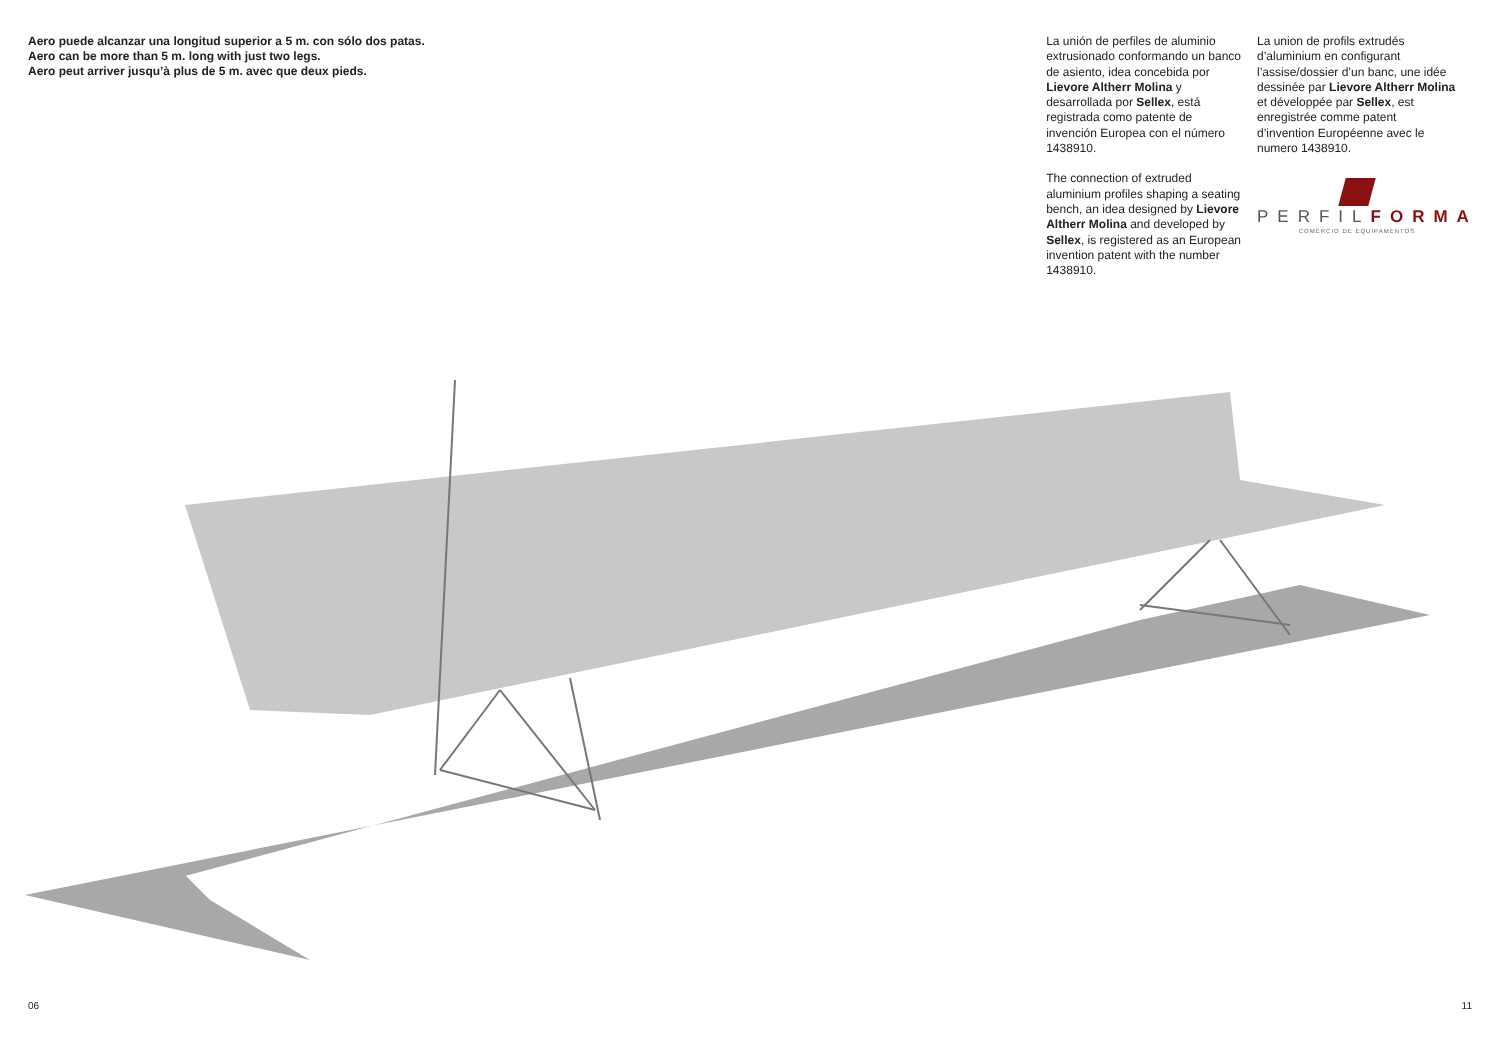Aero puede alcanzar una longitud superior a 5 m. con sólo dos patas.
Aero can be more than 5 m. long with just two legs.
Aero peut arriver jusqu’à plus de 5 m. avec que deux pieds.
La unión de perfiles de aluminio extrusionado conformando un banco de asiento, idea concebida por Lievore Altherr Molina y desarrollada por Sellex, está registrada como patente de invención Europea con el número 1438910.
The connection of extruded aluminium profiles shaping a seating bench, an idea designed by Lievore Altherr Molina and developed by Sellex, is registered as an European invention patent with the number 1438910.
La union de profils extrudés d’aluminium en configurant l’assise/dossier d’un banc, une idée dessinée par Lievore Altherr Molina et développée par Sellex, est enregistrée comme patent d’invention Européenne avec le numero 1438910.
PERFILFORMA
COMÉRCIO DE EQUIPAMENTOS
06 11